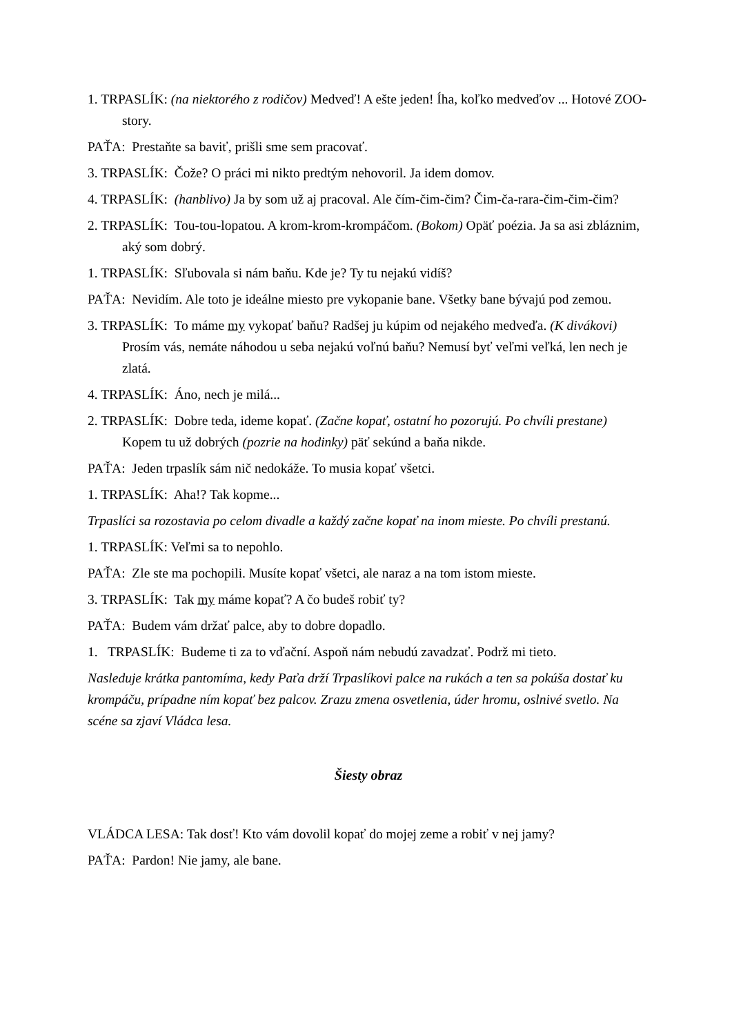1. TRPASLÍK: (na niektorého z rodičov) Medveď! A ešte jeden! Íha, koľko medveďov ... Hotové ZOO-story.
PAŤA: Prestaňte sa baviť, prišli sme sem pracovať.
3. TRPASLÍK: Čože? O práci mi nikto predtým nehovoril. Ja idem domov.
4. TRPASLÍK: (hanblivo) Ja by som už aj pracoval. Ale čím-čim-čim? Čim-ča-rara-čim-čim-čim?
2. TRPASLÍK: Tou-tou-lopatou. A krom-krom-krompáčom. (Bokom) Opäť poézia. Ja sa asi zbláznim, aký som dobrý.
1. TRPASLÍK: Sľubovala si nám baňu. Kde je? Ty tu nejakú vidíš?
PAŤA: Nevidím. Ale toto je ideálne miesto pre vykopanie bane. Všetky bane bývajú pod zemou.
3. TRPASLÍK: To máme my vykopať baňu? Radšej ju kúpim od nejakého medveďa. (K divákovi) Prosím vás, nemáte náhodou u seba nejakú voľnú baňu? Nemusí byť veľmi veľká, len nech je zlatá.
4. TRPASLÍK: Áno, nech je milá...
2. TRPASLÍK: Dobre teda, ideme kopať. (Začne kopať, ostatní ho pozorujú. Po chvíli prestane) Kopem tu už dobrých (pozrie na hodinky) päť sekúnd a baňa nikde.
PAŤA: Jeden trpaslík sám nič nedokáže. To musia kopať všetci.
1. TRPASLÍK: Aha!? Tak kopme...
Trpaslíci sa rozostavia po celom divadle a každý začne kopať na inom mieste. Po chvíli prestanú.
1. TRPASLÍK: Veľmi sa to nepohlo.
PAŤA: Zle ste ma pochopili. Musíte kopať všetci, ale naraz a na tom istom mieste.
3. TRPASLÍK: Tak my máme kopať? A čo budeš robiť ty?
PAŤA: Budem vám držať palce, aby to dobre dopadlo.
1. TRPASLÍK: Budeme ti za to vďační. Aspoň nám nebudú zavadzať. Podrž mi tieto.
Nasleduje krátka pantomíma, kedy Paťa drží Trpaslíkovi palce na rukách a ten sa pokúša dostať ku krompáču, prípadne ním kopať bez palcov. Zrazu zmena osvetlenia, úder hromu, oslnivé svetlo. Na scéne sa zjaví Vládca lesa.
Šiesty obraz
VLÁDCA LESA: Tak dosť! Kto vám dovolil kopať do mojej zeme a robiť v nej jamy?
PAŤA: Pardon! Nie jamy, ale bane.